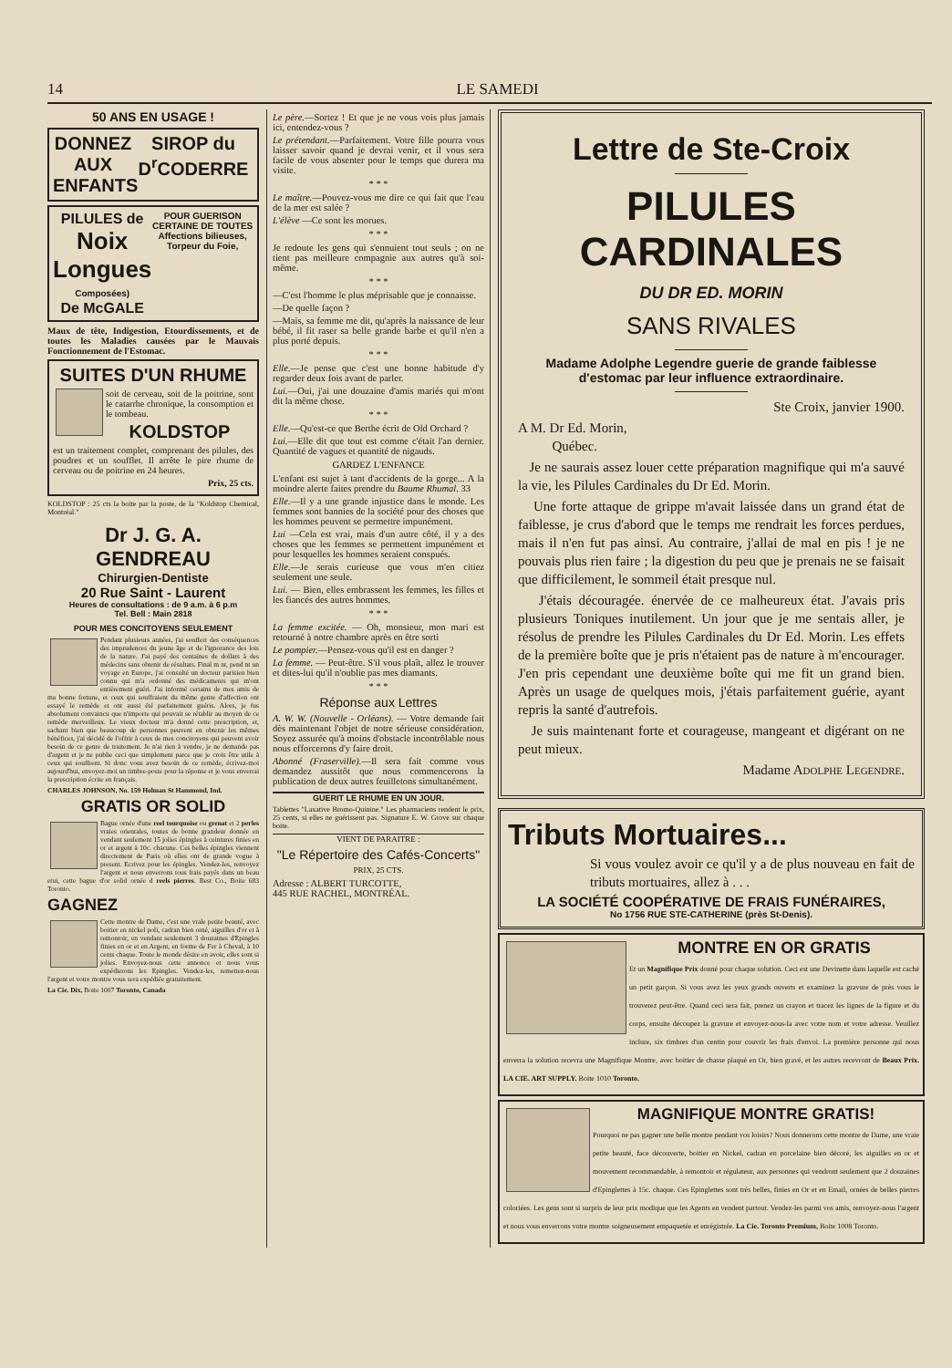14 LE SAMEDI
50 ANS EN USAGE !
DONNEZ AUX ENFANTS SIROP du D<sup>r</sup>CODERRE
PILULES de Noix Longues
Composées)
De McGALE
POUR GUERISON CERTAINE DE TOUTES Affections bilieuses, Torpeur du Foie,
Maux de tête, Indigestion, Etourdissements, et de toutes les Maladies causées par le Mauvais Fonctionnement de l'Estomac.
SUITES D'UN RHUME
soit de cerveau, soit de la poitrine, sont le catarrhe chronique, la consomption et le tombeau.
KOLDSTOP
est un traitement complet, comprenant des pilules, des poudres et un soufflet. Il arrête le pire rhume de cerveau ou de poitrine en 24 heures.
Prix, 25 cts.
KOLDSTOP : 25 cts la boite par la poste, de la "Koldstop Chemical, Montréal."
Dr J. G. A. GENDREAU
Chirurgien-Dentiste
20 Rue Saint - Laurent
Heures de consultations : de 9 a.m. à 6 p.m
Tel. Bell : Main 2818
POUR MES CONCITOYENS SEULEMENT
Pendant plusieurs années, j'ai souffert des conséquences des imprudences du jeune âge et de l'ignorance des lois de la nature. J'ai payé des centaines de dollars à des médecins sans obtenir de résultats. Final m nt, pend nt un voyage en Europe, j'ai consulté un docteur parisien bien connu qui m'a ordonné des médicaments qui m'ont entièrement guéri. J'ai informé certains de mes amis de ma bonne fortune, et ceux qui souffraient du même genre d'affection ont essayé le remède et ont aussi été parfaitement guéris. Alors, je fus absolument convaincu que n'importe qui pouvait se rétablir au moyen de ce remède merveilleux. Le vieux docteur m'a donné cette prescription, et, sachant bien que beaucoup de personnes peuvent en obtenir les mêmes bénéfices, j'ai décidé de l'offrir à ceux de mes concitoyens qui peuvent avoir besoin de ce genre de traitement. Je n'ai rien à vendre, je ne demande pas d'argent et je ne publie ceci que simplement parce que je crois être utile à ceux qui souffrent. Si donc vous avez besoin de ce remède, écrivez-moi aujourd'hui, envoyez-moi un timbre-poste pour la réponse et je vous enverrai la prescription écrite en français.
CHARLES JOHNSON, No. 159 Holman St Hammond, Ind.
GRATIS OR SOLID
Bague ornée d'une reel tourquoise ou grenat et 2 perles vraies orientales, toutes de bonne grandeur donnée en vendant seulement 15 jolies épingles à ceintures finies en or et argent à 10c. chacune. Ces belles épingles viennent directement de Paris où elles ont de grande vogue à present. Ecrivez pour les épingles. Vendez-les, renvoyez l'argent et nous enverrons tous frais payés dans un beau etui, cette bague d'or solid ornée d reels pierres. Best Co., Boite 683 Toronto.
GAGNEZ
Cette montre de Dame, c'est une vrale petite beauté, avec boitier en nickel poli, cadran bien orné, aiguilles d'or et à remontoir, en vendant seulement 3 douzaines d'Epingles finies en or et en Argent, en forme de Fer à Cheval, à 10 cents chaque. Toute le monde désire en avoir, elles sont si jolies. Envoyez-nous cette annonce et nous vous expédierons les Epingles. Vendez-les, remettez-nous l'argent et votre montre vous sera expédiée gratuitement.
La Cie. Dix, Boite 1007 Toronto, Canada
Le père.—Sortez ! Et que je ne vous vois plus jamais ici, entendez-vous ?
Le prétendant.—Parfaitement. Votre fille pourra vous laisser savoir quand je devrai venir, et il vous sera facile de vous absenter pour le temps que durera ma visite.
* * *
Le maître.—Pouvez-vous me dire ce qui fait que l'eau de la mer est salée ?
L'élève —Ce sont les morues.
* * *
Je redoute les gens qui s'ennuient tout seuls ; on ne tient pas meilleure compagnie aux autres qu'à soi-même.
* * *
—C'est l'homme le plus méprisable que je connaisse.
—De quelle façon ?
—Mais, sa femme me dit, qu'après la naissance de leur bébé, il fit raser sa belle grande barbe et qu'il n'en a plus porté depuis.
* * *
Elle.—Je pense que c'est une bonne habitude d'y regarder deux fois avant de parler.
Lui.—Oui, j'ai une douzaine d'amis mariés qui m'ont dit la même chose.
* * *
Elle.—Qu'est-ce que Berthe écrit de Old Orchard ?
Lui.—Elle dit que tout est comme c'était l'an dernier. Quantité de vagues et quantité de nigauds.
GARDEZ L'ENFANCE
L'enfant est sujet à tant d'accidents de la gorge... A la moindre alerte faites prendre du Baume Rhumal. 33
Elle.—Il y a une grande injustice dans le monde. Les femmes sont bannies de la société pour des choses que les hommes peuvent se permettre impunément.
Lui —Cela est vrai, mais d'un autre côté, il y a des choses que les femmes se permettent impunément et pour lesquelles les hommes seraient conspués.
Elle.—Je serais curieuse que vous m'en citiez seulement une seule.
Lui. — Bien, elles embrassent les femmes, les filles et les fiancés des autres hommes.
* * *
La femme excitée. — Oh, monsieur, mon mari est retourné à notre chambre après en être sorti
Le pompier.—Pensez-vous qu'il est en danger ?
La femme. — Peut-être. S'il vous plaît, allez le trouver et dites-lui qu'il n'oublie pas mes diamants.
* * *
Réponse aux Lettres
A. W. W. (Nouvelle - Orléans). — Votre demande fait dès maintenant l'objet de notre sérieuse considération. Soyez assurée qu'à moins d'obstacle incontrôlable nous nous efforcerons d'y faire droit.
Abonné (Fraserville).—Il sera fait comme vous demandez aussitôt que nous commencerons la publication de deux autres feuilletons simultanément.
GUERIT LE RHUME EN UN JOUR.
Tablettes "Laxative Bromo-Quinine." Les pharmaciens rendent le prix, 25 cents, si elles ne guérissent pas. Signature E. W. Grove sur chaque boite.
VIENT DE PARAITRE :
"Le Répertoire des Cafés-Concerts"
PRIX, 25 CTS.
Adresse : ALBERT TURCOTTE,
445 RUE RACHEL, MONTRÉAL.
Lettre de Ste-Croix
PILULES CARDINALES
DU DR ED. MORIN
SANS RIVALES
Madame Adolphe Legendre guerie de grande faiblesse d'estomac par leur influence extraordinaire.
Ste Croix, janvier 1900.
A M. Dr Ed. Morin,
Québec.
Je ne saurais assez louer cette préparation magnifique qui m'a sauvé la vie, les Pilules Cardinales du Dr Ed. Morin.
Une forte attaque de grippe m'avait laissée dans un grand état de faiblesse, je crus d'abord que le temps me rendrait les forces perdues, mais il n'en fut pas ainsi. Au contraire, j'allai de mal en pis ! je ne pouvais plus rien faire ; la digestion du peu que je prenais ne se faisait que difficilement, le sommeil était presque nul.
J'étais découragée. énervée de ce malheureux état. J'avais pris plusieurs Toniques inutilement. Un jour que je me sentais aller, je résolus de prendre les Pilules Cardinales du Dr Ed. Morin. Les effets de la première boîte que je pris n'étaient pas de nature à m'encourager. J'en pris cependant une deuxième boîte qui me fit un grand bien. Après un usage de quelques mois, j'étais parfaitement guérie, ayant repris la santé d'autrefois.
Je suis maintenant forte et courageuse, mangeant et digérant on ne peut mieux.
Madame ADOLPHE LEGENDRE.
Tributs Mortuaires...
Si vous voulez avoir ce qu'il y a de plus nouveau en fait de tributs mortuaires, allez à . . .
LA SOCIÉTÉ COOPÉRATIVE DE FRAIS FUNÉRAIRES,
No 1756 RUE STE-CATHERINE (près St-Denis).
MONTRE EN OR GRATIS
Et un Magnifique Prix donné pour chaque solution. Ceci est une Devinette dans laquelle est caché un petit garçon. Si vous avez les yeux grands ouverts et examinez la gravure de près vous le trouverez peut-être. Quand ceci sera fait, prenez un crayon et tracez les lignes de la figure et du corps, ensuite découpez la gravure et envoyez-nous-la avec votre nom et votre adresse. Veuillez inclure, six timbres d'un centin pour couvrir les frais d'envoi. La première personne qui nous enverra la solution recevra une Magnifique Montre, avec boitier de chasse plaqué en Or, bien gravé, et les autres recevront de Beaux Prix. LA CIE. ART SUPPLY. Boite 1010 Toronto.
MAGNIFIQUE MONTRE GRATIS!
Pourquoi ne pas gagner une belle montre pendant vos loisirs? Nous donnerons cette montre de Dame, une vraie petite beauté, face découverte, boitier en Nickel, cadran en porcelaine bien décoré, les aiguilles en or et mouvement recommandable, à remontoir et régulateur, aux personnes qui vendront seulement que 2 douzaines d'Epinglettes à 15c. chaque. Ces Epinglettes sont très belles, finies en Or et en Email, ornées de belles pierres coloriées. Les gens sont si surpris de leur prix modique que les Agents en vendent partout. Vendez-les parmi vos amis, renvoyez-nous l'argent et nous vous enverrons votre montre soigneusement empaquetée et enrégistrée. La Cie. Toronto Premium, Boite 1008 Toronto.